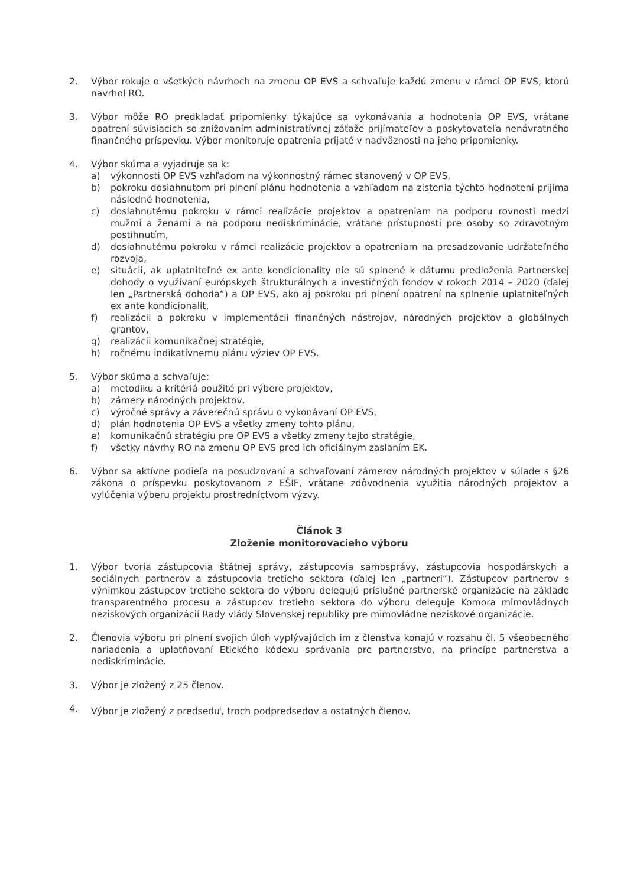2. Výbor rokuje o všetkých návrhoch na zmenu OP EVS a schvaľuje každú zmenu v rámci OP EVS, ktorú navrhol RO.
3. Výbor môže RO predkladať pripomienky týkajúce sa vykonávania a hodnotenia OP EVS, vrátane opatrení súvisiacich so znižovaním administratívnej záťaže prijímateľov a poskytovateľa nenávratného finančného príspevku. Výbor monitoruje opatrenia prijaté v nadväznosti na jeho pripomienky.
4. Výbor skúma a vyjadruje sa k:
a) výkonnosti OP EVS vzhľadom na výkonnostný rámec stanovený v OP EVS,
b) pokroku dosiahnutom pri plnení plánu hodnotenia a vzhľadom na zistenia týchto hodnotení prijíma následné hodnotenia,
c) dosiahnutému pokroku v rámci realizácie projektov a opatreniam na podporu rovnosti medzi mužmi a ženami a na podporu nediskriminácie, vrátane prístupnosti pre osoby so zdravotným postihnutím,
d) dosiahnutému pokroku v rámci realizácie projektov a opatreniam na presadzovanie udržateľného rozvoja,
e) situácii, ak uplatniteľné ex ante kondicionality nie sú splnené k dátumu predloženia Partnerskej dohody o využívaní európskych štrukturálnych a investičných fondov v rokoch 2014 – 2020 (ďalej len „Partnerská dohoda“) a OP EVS, ako aj pokroku pri plnení opatrení na splnenie uplatniteľných ex ante kondicionalít,
f) realizácii a pokroku v implementácii finančných nástrojov, národných projektov a globálnych grantov,
g) realizácii komunikačnej stratégie,
h) ročnému indikatívnemu plánu výziev OP EVS.
5. Výbor skúma a schvaľuje:
a) metodiku a kritériá použité pri výbere projektov,
b) zámery národných projektov,
c) výročné správy a záverečnú správu o vykonávaní OP EVS,
d) plán hodnotenia OP EVS a všetky zmeny tohto plánu,
e) komunikačnú stratégiu pre OP EVS a všetky zmeny tejto stratégie,
f) všetky návrhy RO na zmenu OP EVS pred ich oficiálnym zaslaním EK.
6. Výbor sa aktívne podieľa na posudzovaní a schvaľovaní zámerov národných projektov v súlade s §26 zákona o príspevku poskytovanom z EŠIF, vrátane zdôvodnenia využitia národných projektov a vylúčenia výberu projektu prostredníctvom výzvy.
Článok 3
Zloženie monitorovacieho výboru
1. Výbor tvoria zástupcovia štátnej správy, zástupcovia samosprávy, zástupcovia hospodárskych a sociálnych partnerov a zástupcovia tretieho sektora (ďalej len „partneri“). Zástupcov partnerov s výnimkou zástupcov tretieho sektora do výboru delegujú príslušné partnerské organizácie na základe transparentného procesu a zástupcov tretieho sektora do výboru deleguje Komora mimovládnych neziskových organizácií Rady vlády Slovenskej republiky pre mimovládne neziskové organizácie.
2. Členovia výboru pri plnení svojich úloh vyplývajúcich im z členstva konajú v rozsahu čl. 5 všeobecného nariadenia a uplatňovaní Etického kódexu správania pre partnerstvo, na princípe partnerstva a nediskriminácie.
3. Výbor je zložený z 25 členov.
4. Výbor je zložený z predsedu<sup>i</sup>, troch podpredsedov a ostatných členov.